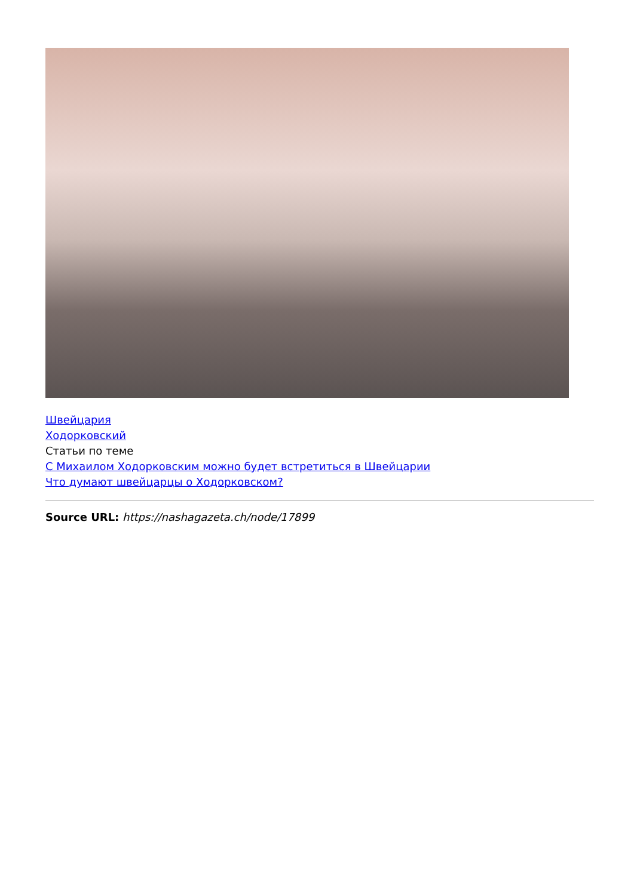Швейцария
Ходорковский
Статьи по теме
С Михаилом Ходорковским можно будет встретиться в Швейцарии
Что думают швейцарцы о Ходорковском?
Source URL: https://nashagazeta.ch/node/17899